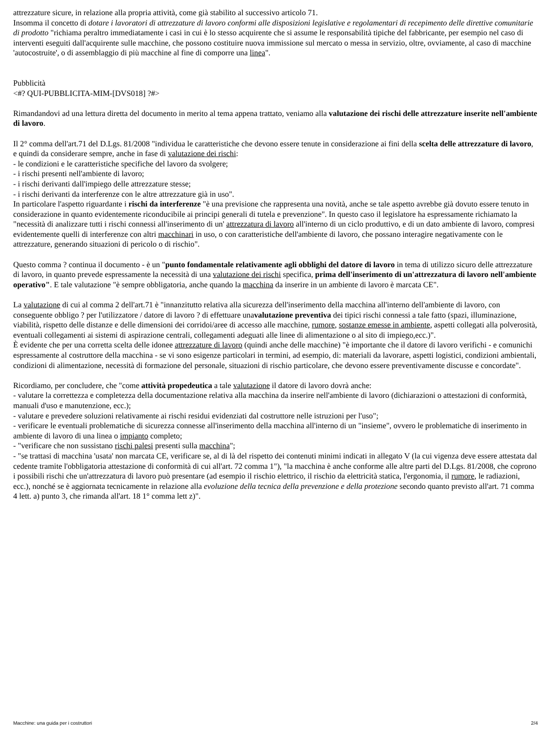attrezzature sicure, in relazione alla propria attività, come già stabilito al successivo articolo 71.
Insomma il concetto di dotare i lavoratori di attrezzature di lavoro conformi alle disposizioni legislative e regolamentari di recepimento delle direttive comunitarie di prodotto "richiama peraltro immediatamente i casi in cui è lo stesso acquirente che si assume le responsabilità tipiche del fabbricante, per esempio nel caso di interventi eseguiti dall'acquirente sulle macchine, che possono costituire nuova immissione sul mercato o messa in servizio, oltre, ovviamente, al caso di macchine 'autocostruite', o di assemblaggio di più macchine al fine di comporre una linea".
Pubblicità
<#? QUI-PUBBLICITA-MIM-[DVS018] ?#>
Rimandandovi ad una lettura diretta del documento in merito al tema appena trattato, veniamo alla valutazione dei rischi delle attrezzature inserite nell'ambiente di lavoro.
Il 2° comma dell'art.71 del D.Lgs. 81/2008 "individua le caratteristiche che devono essere tenute in considerazione ai fini della scelta delle attrezzature di lavoro, e quindi da considerare sempre, anche in fase di valutazione dei rischi:
- le condizioni e le caratteristiche specifiche del lavoro da svolgere;
- i rischi presenti nell'ambiente di lavoro;
- i rischi derivanti dall'impiego delle attrezzature stesse;
- i rischi derivanti da interferenze con le altre attrezzature già in uso".
In particolare l'aspetto riguardante i rischi da interferenze "è una previsione che rappresenta una novità, anche se tale aspetto avrebbe già dovuto essere tenuto in considerazione in quanto evidentemente riconducibile ai principi generali di tutela e prevenzione". In questo caso il legislatore ha espressamente richiamato la "necessità di analizzare tutti i rischi connessi all'inserimento di un' attrezzatura di lavoro all'interno di un ciclo produttivo, e di un dato ambiente di lavoro, compresi evidentemente quelli di interferenze con altri macchinari in uso, o con caratteristiche dell'ambiente di lavoro, che possano interagire negativamente con le attrezzature, generando situazioni di pericolo o di rischio".
Questo comma ? continua il documento - è un "punto fondamentale relativamente agli obblighi del datore di lavoro in tema di utilizzo sicuro delle attrezzature di lavoro, in quanto prevede espressamente la necessità di una valutazione dei rischi specifica, prima dell'inserimento di un'attrezzatura di lavoro nell'ambiente operativo". E tale valutazione "è sempre obbligatoria, anche quando la macchina da inserire in un ambiente di lavoro è marcata CE".
La valutazione di cui al comma 2 dell'art.71 è "innanzitutto relativa alla sicurezza dell'inserimento della macchina all'interno dell'ambiente di lavoro, con conseguente obbligo ? per l'utilizzatore / datore di lavoro ? di effettuare unavalutazione preventiva dei tipici rischi connessi a tale fatto (spazi, illuminazione, viabilità, rispetto delle distanze e delle dimensioni dei corridoi/aree di accesso alle macchine, rumore, sostanze emesse in ambiente, aspetti collegati alla polverosità, eventuali collegamenti ai sistemi di aspirazione centrali, collegamenti adeguati alle linee di alimentazione o al sito di impiego,ecc.)".
È evidente che per una corretta scelta delle idonee attrezzature di lavoro (quindi anche delle macchine) "è importante che il datore di lavoro verifichi - e comunichi espressamente al costruttore della macchina - se vi sono esigenze particolari in termini, ad esempio, di: materiali da lavorare, aspetti logistici, condizioni ambientali, condizioni di alimentazione, necessità di formazione del personale, situazioni di rischio particolare, che devono essere preventivamente discusse e concordate".
Ricordiamo, per concludere, che "come attività propedeutica a tale valutazione il datore di lavoro dovrà anche:
- valutare la correttezza e completezza della documentazione relativa alla macchina da inserire nell'ambiente di lavoro (dichiarazioni o attestazioni di conformità, manuali d'uso e manutenzione, ecc.);
- valutare e prevedere soluzioni relativamente ai rischi residui evidenziati dal costruttore nelle istruzioni per l'uso";
- verificare le eventuali problematiche di sicurezza connesse all'inserimento della macchina all'interno di un "insieme", ovvero le problematiche di inserimento in ambiente di lavoro di una linea o impianto completo;
- "verificare che non sussistano rischi palesi presenti sulla macchina";
- "se trattasi di macchina 'usata' non marcata CE, verificare se, al di là del rispetto dei contenuti minimi indicati in allegato V (la cui vigenza deve essere attestata dal cedente tramite l'obbligatoria attestazione di conformità di cui all'art. 72 comma 1"), "la macchina è anche conforme alle altre parti del D.Lgs. 81/2008, che coprono i possibili rischi che un'attrezzatura di lavoro può presentare (ad esempio il rischio elettrico, il rischio da elettricità statica, l'ergonomia, il rumore, le radiazioni, ecc.), nonché se è aggiornata tecnicamente in relazione alla evoluzione della tecnica della prevenzione e della protezione secondo quanto previsto all'art. 71 comma 4 lett. a) punto 3, che rimanda all'art. 18 1° comma lett z)".
Macchine: una guida per i costruttori 2/4